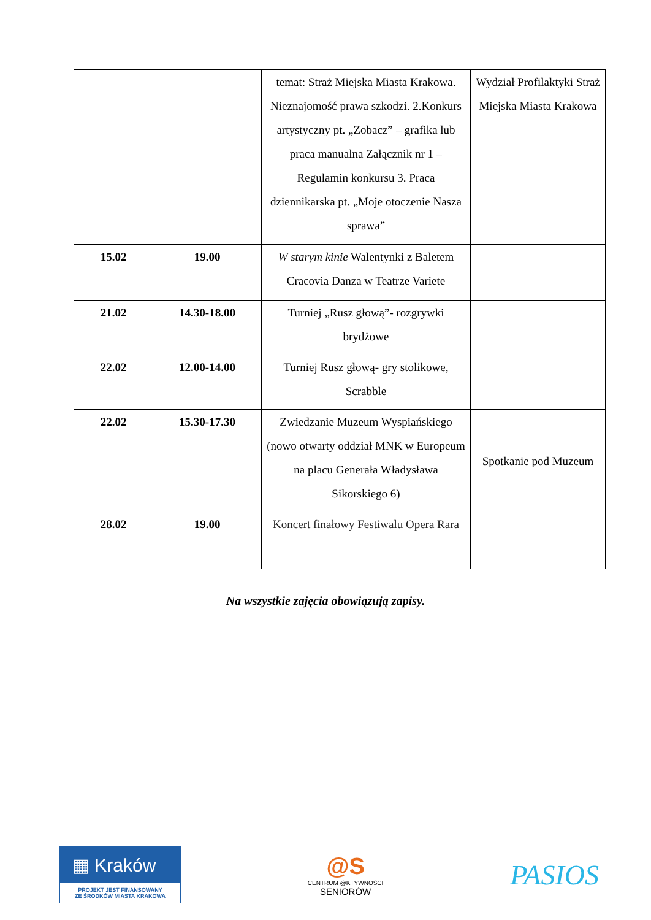| | | temat: Straż Miejska Miasta Krakowa. Nieznajomość prawa szkodzi. 2.Konkurs artystyczny pt. „Zobacz” – grafika lub praca manualna Załącznik nr 1 – Regulamin konkursu 3. Praca dziennikarska pt. „Moje otoczenie Nasza sprawa” | Wydział Profilaktyki Straż Miejska Miasta Krakowa |
| 15.02 | 19.00 | W starym kinie Walentynki z Baletem Cracovia Danza w Teatrze Variete | |
| 21.02 | 14.30-18.00 | Turniej „Rusz głową”- rozgrywki brydżowe | |
| 22.02 | 12.00-14.00 | Turniej Rusz głową- gry stolikowe, Scrabble | |
| 22.02 | 15.30-17.30 | Zwiedzanie Muzeum Wyspiańskiego (nowo otwarty oddział MNK w Europeum na placu Generała Władysława Sikorskiego 6) | Spotkanie pod Muzeum |
| 28.02 | 19.00 | Koncert finałowy Festiwalu Opera Rara | |
Na wszystkie zajęcia obowiązują zapisy.
▦ Kraków
PROJEKT JEST FINANSOWANY
ZE ŚRODKÓW MIASTA KRAKOWA
@S
CENTRUM @KTYWNOŚCI
SENIORÓW
PASIOS